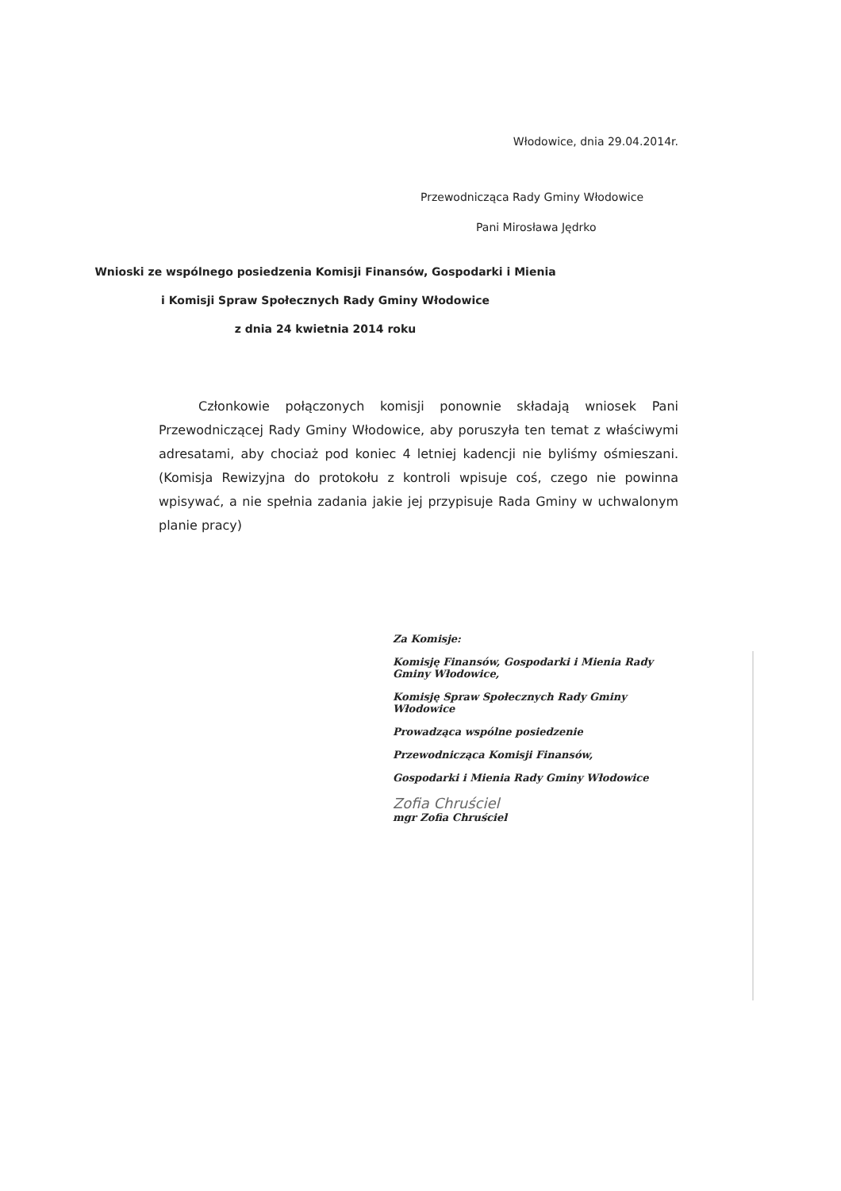Włodowice, dnia 29.04.2014r.
Przewodnicząca Rady Gminy Włodowice
Pani Mirosława Jędrko
Wnioski ze wspólnego posiedzenia Komisji Finansów, Gospodarki i Mienia
i Komisji Spraw Społecznych Rady Gminy Włodowice
z dnia 24 kwietnia 2014 roku
Członkowie połączonych komisji ponownie składają wniosek Pani Przewodniczącej Rady Gminy Włodowice, aby poruszyła ten temat z właściwymi adresatami, aby chociaż pod koniec 4 letniej kadencji nie byliśmy ośmieszani. (Komisja Rewizyjna do protokołu z kontroli wpisuje coś, czego nie powinna wpisywać, a nie spełnia zadania jakie jej przypisuje Rada Gminy w uchwalonym planie pracy)
Za Komisje:
Komisję Finansów, Gospodarki i Mienia Rady Gminy Włodowice,
Komisję Spraw Społecznych Rady Gminy Włodowice
Prowadząca wspólne posiedzenie
Przewodnicząca Komisji Finansów,
Gospodarki i Mienia Rady Gminy Włodowice
Zofia Chruściel
mgr Zofia Chruściel